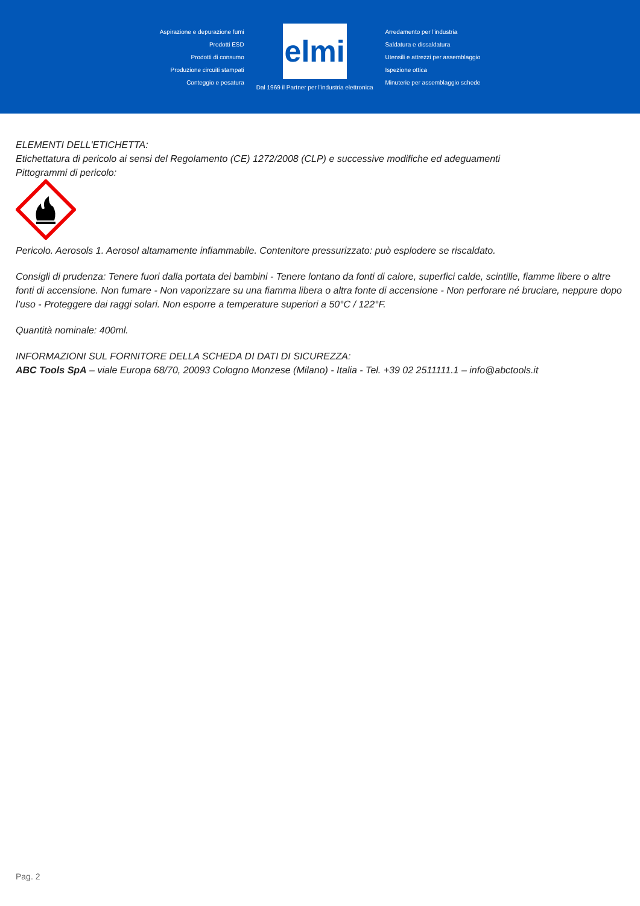Aspirazione e depurazione fumi
Prodotti ESD
Prodotti di consumo
Produzione circuiti stampati
Conteggio e pesatura
elmi
Dal 1969 il Partner per l'industria elettronica
Arredamento per l'industria
Saldatura e dissaldatura
Utensili e attrezzi per assemblaggio
Ispezione ottica
Minuterie per assemblaggio schede
ELEMENTI DELL'ETICHETTA:
Etichettatura di pericolo ai sensi del Regolamento (CE) 1272/2008 (CLP) e successive modifiche ed adeguamenti
Pittogrammi di pericolo:
Pericolo. Aerosols 1. Aerosol altamamente infiammabile. Contenitore pressurizzato: può esplodere se riscaldato.
Consigli di prudenza: Tenere fuori dalla portata dei bambini - Tenere lontano da fonti di calore, superfici calde, scintille, fiamme libere o altre fonti di accensione. Non fumare - Non vaporizzare su una fiamma libera o altra fonte di accensione - Non perforare né bruciare, neppure dopo l’uso - Proteggere dai raggi solari. Non esporre a temperature superiori a 50°C / 122°F.
Quantità nominale: 400ml.
INFORMAZIONI SUL FORNITORE DELLA SCHEDA DI DATI DI SICUREZZA:
ABC Tools SpA – viale Europa 68/70, 20093 Cologno Monzese (Milano) - Italia - Tel. +39 02 2511111.1 – info@abctools.it
Pag. 2